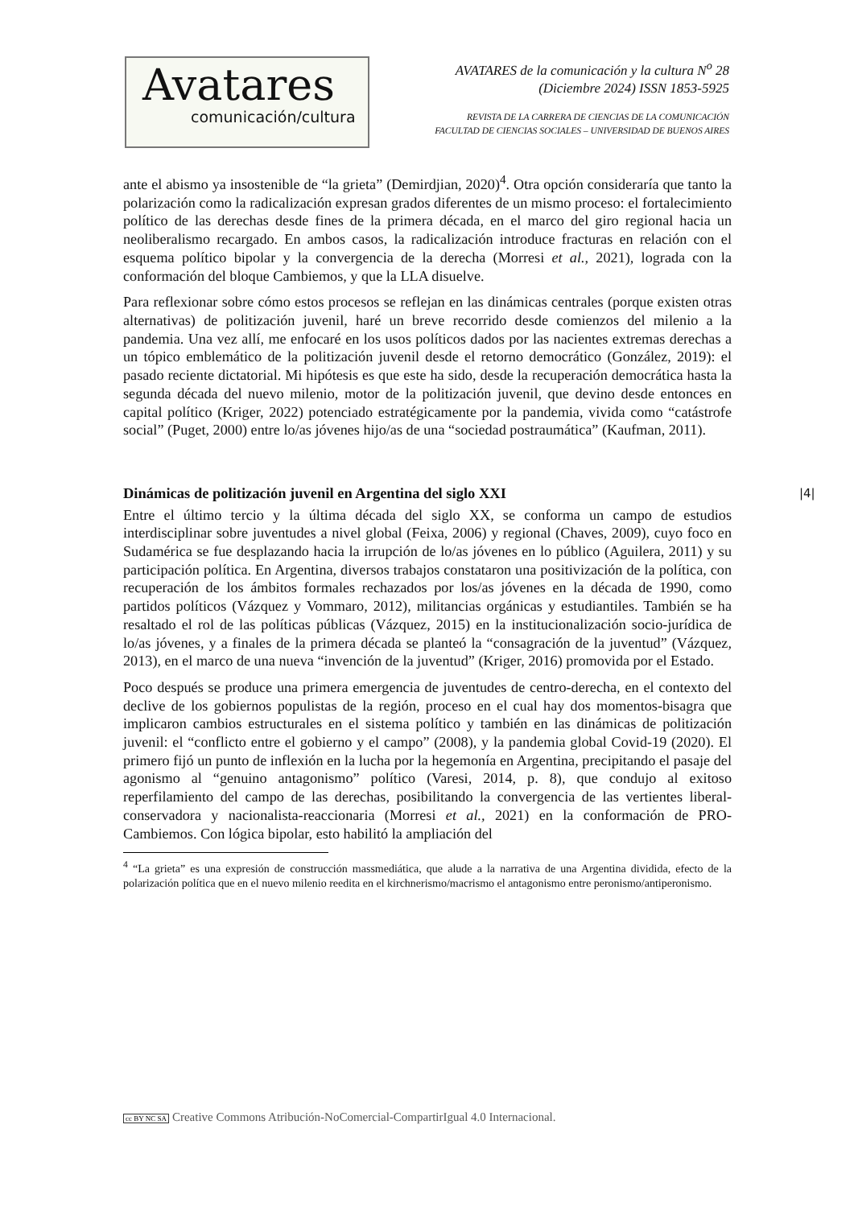Avatares
comunicación/cultura
AVATARES de la comunicación y la cultura N<sup>o</sup> 28
(Diciembre 2024) ISSN 1853-5925
REVISTA DE LA CARRERA DE CIENCIAS DE LA COMUNICACIÓN
FACULTAD DE CIENCIAS SOCIALES – UNIVERSIDAD DE BUENOS AIRES
ante el abismo ya insostenible de “la grieta” (Demirdjian, 2020)<sup>4</sup>. Otra opción consideraría que tanto la polarización como la radicalización expresan grados diferentes de un mismo proceso: el fortalecimiento político de las derechas desde fines de la primera década, en el marco del giro regional hacia un neoliberalismo recargado. En ambos casos, la radicalización introduce fracturas en relación con el esquema político bipolar y la convergencia de la derecha (Morresi et al., 2021), lograda con la conformación del bloque Cambiemos, y que la LLA disuelve.
Para reflexionar sobre cómo estos procesos se reflejan en las dinámicas centrales (porque existen otras alternativas) de politización juvenil, haré un breve recorrido desde comienzos del milenio a la pandemia. Una vez allí, me enfocaré en los usos políticos dados por las nacientes extremas derechas a un tópico emblemático de la politización juvenil desde el retorno democrático (González, 2019): el pasado reciente dictatorial. Mi hipótesis es que este ha sido, desde la recuperación democrática hasta la segunda década del nuevo milenio, motor de la politización juvenil, que devino desde entonces en capital político (Kriger, 2022) potenciado estratégicamente por la pandemia, vivida como “catástrofe social” (Puget, 2000) entre lo/as jóvenes hijo/as de una “sociedad postraumática” (Kaufman, 2011).
Dinámicas de politización juvenil en Argentina del siglo XXI
Entre el último tercio y la última década del siglo XX, se conforma un campo de estudios interdisciplinar sobre juventudes a nivel global (Feixa, 2006) y regional (Chaves, 2009), cuyo foco en Sudamérica se fue desplazando hacia la irrupción de lo/as jóvenes en lo público (Aguilera, 2011) y su participación política. En Argentina, diversos trabajos constataron una positivización de la política, con recuperación de los ámbitos formales rechazados por los/as jóvenes en la década de 1990, como partidos políticos (Vázquez y Vommaro, 2012), militancias orgánicas y estudiantiles. También se ha resaltado el rol de las políticas públicas (Vázquez, 2015) en la institucionalización socio-jurídica de lo/as jóvenes, y a finales de la primera década se planteó la “consagración de la juventud” (Vázquez, 2013), en el marco de una nueva “invención de la juventud” (Kriger, 2016) promovida por el Estado.
Poco después se produce una primera emergencia de juventudes de centro-derecha, en el contexto del declive de los gobiernos populistas de la región, proceso en el cual hay dos momentos-bisagra que implicaron cambios estructurales en el sistema político y también en las dinámicas de politización juvenil: el “conflicto entre el gobierno y el campo” (2008), y la pandemia global Covid-19 (2020). El primero fijó un punto de inflexión en la lucha por la hegemonía en Argentina, precipitando el pasaje del agonismo al “genuino antagonismo” político (Varesi, 2014, p. 8), que condujo al exitoso reperfilamiento del campo de las derechas, posibilitando la convergencia de las vertientes liberal-conservadora y nacionalista-reaccionaria (Morresi et al., 2021) en la conformación de PRO-Cambiemos. Con lógica bipolar, esto habilitó la ampliación del
<sup>4</sup> “La grieta” es una expresión de construcción massmediática, que alude a la narrativa de una Argentina dividida, efecto de la polarización política que en el nuevo milenio reedita en el kirchnerismo/macrismo el antagonismo entre peronismo/antiperonismo.
|4|
cc BY NC SA Creative Commons Atribución-NoComercial-CompartirIgual 4.0 Internacional.